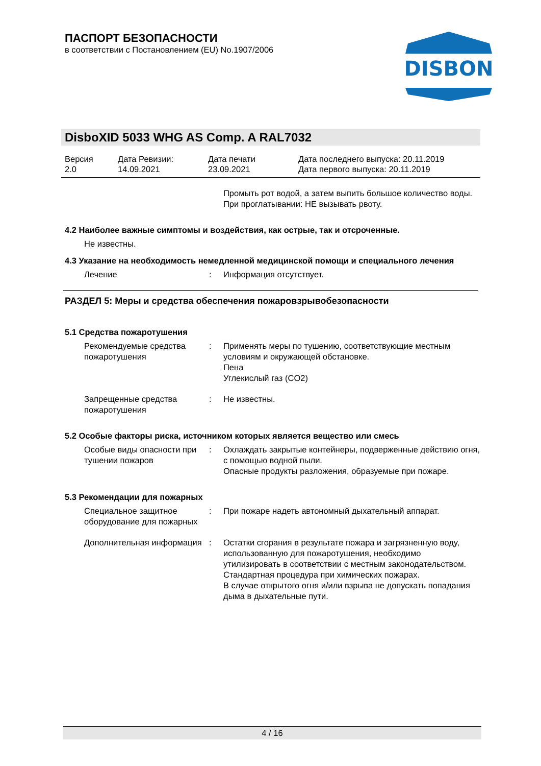ПАСПОРТ БЕЗОПАСНОСТИ
в соответствии с Постановлением (EU) No.1907/2006
DISBON
DisboXID 5033 WHG AS Comp. A RAL7032
Версия
2.0
Дата Ревизии:
14.09.2021
Дата печати
23.09.2021
Дата последнего выпуска: 20.11.2019
Дата первого выпуска: 20.11.2019
Промыть рот водой, а затем выпить большое количество воды.
При проглатывании: НЕ вызывать рвоту.
4.2 Наиболее важные симптомы и воздействия, как острые, так и отсроченные.
Не известны.
4.3 Указание на необходимость немедленной медицинской помощи и специального лечения
Лечение : Информация отсутствует.
РАЗДЕЛ 5: Меры и средства обеспечения пожаровзрывобезопасности
5.1 Средства пожаротушения
Рекомендуемые средства пожаротушения
: Применять меры по тушению, соответствующие местным условиям и окружающей обстановке.
Пена
Углекислый газ (CO2)
Запрещенные средства пожаротушения
: Не известны.
5.2 Особые факторы риска, источником которых является вещество или смесь
Особые виды опасности при тушении пожаров
: Охлаждать закрытые контейнеры, подверженные действию огня, с помощью водной пыли.
Опасные продукты разложения, образуемые при пожаре.
5.3 Рекомендации для пожарных
Специальное защитное оборудование для пожарных
: При пожаре надеть автономный дыхательный аппарат.
Дополнительная информация
: Остатки сгорания в результате пожара и загрязненную воду, использованную для пожаротушения, необходимо утилизировать в соответствии с местным законодательством.
Стандартная процедура при химических пожарах.
В случае открытого огня и/или взрыва не допускать попадания дыма в дыхательные пути.
4 / 16